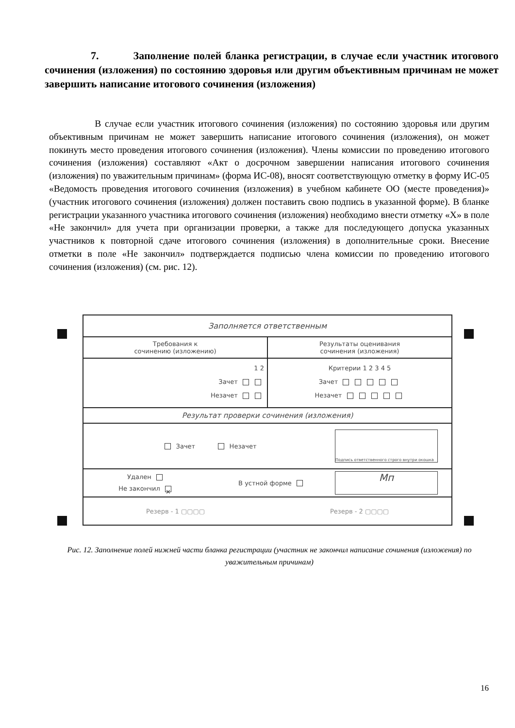7. Заполнение полей бланка регистрации, в случае если участник итогового сочинения (изложения) по состоянию здоровья или другим объективным причинам не может завершить написание итогового сочинения (изложения)
В случае если участник итогового сочинения (изложения) по состоянию здоровья или другим объективным причинам не может завершить написание итогового сочинения (изложения), он может покинуть место проведения итогового сочинения (изложения). Члены комиссии по проведению итогового сочинения (изложения) составляют «Акт о досрочном завершении написания итогового сочинения (изложения) по уважительным причинам» (форма ИС-08), вносят соответствующую отметку в форму ИС-05 «Ведомость проведения итогового сочинения (изложения) в учебном кабинете ОО (месте проведения)» (участник итогового сочинения (изложения) должен поставить свою подпись в указанной форме). В бланке регистрации указанного участника итогового сочинения (изложения) необходимо внести отметку «X» в поле «Не закончил» для учета при организации проверки, а также для последующего допуска указанных участников к повторной сдаче итогового сочинения (изложения) в дополнительные сроки. Внесение отметки в поле «Не закончил» подтверждается подписью члена комиссии по проведению итогового сочинения (изложения) (см. рис. 12).
Заполняется ответственным
Требования к
сочинению (изложению)
Результаты оценивания
сочинения (изложения)
1 2
Зачет
Незачет
Критерии 1 2 3 4 5
Зачет
Незачет
Результат проверки сочинения (изложения)
Зачет Незачет
Подпись ответственного строго внутри окошка
Удален
Не закончил ✕
В устной форме
Мп
Резерв - 1 ▢▢▢▢ Резерв - 2 ▢▢▢▢
Рис. 12. Заполнение полей нижней части бланка регистрации (участник не закончил написание сочинения (изложения) по уважительным причинам)
16